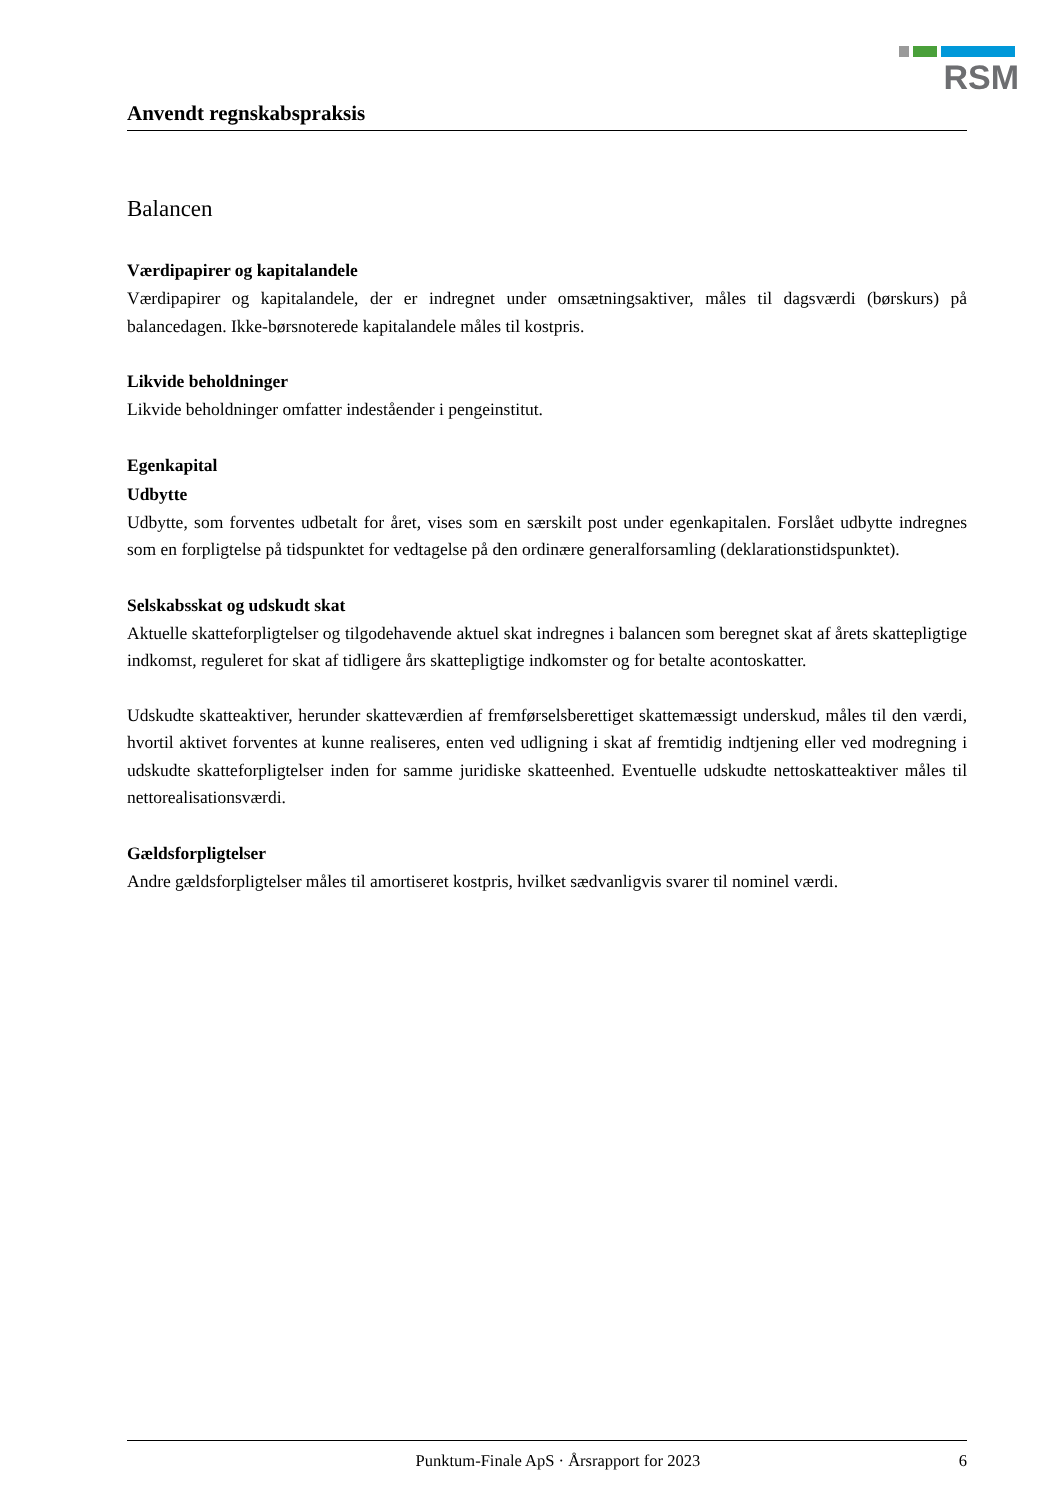RSM
Anvendt regnskabspraksis
Balancen
Værdipapirer og kapitalandele
Værdipapirer og kapitalandele, der er indregnet under omsætningsaktiver, måles til dagsværdi (børskurs) på balancedagen. Ikke-børsnoterede kapitalandele måles til kostpris.
Likvide beholdninger
Likvide beholdninger omfatter indeståender i pengeinstitut.
Egenkapital
Udbytte
Udbytte, som forventes udbetalt for året, vises som en særskilt post under egenkapitalen. Forslået udbytte indregnes som en forpligtelse på tidspunktet for vedtagelse på den ordinære generalforsamling (deklarationstidspunktet).
Selskabsskat og udskudt skat
Aktuelle skatteforpligtelser og tilgodehavende aktuel skat indregnes i balancen som beregnet skat af årets skattepligtige indkomst, reguleret for skat af tidligere års skattepligtige indkomster og for betalte acontoskatter.
Udskudte skatteaktiver, herunder skatteværdien af fremførselsberettiget skattemæssigt underskud, måles til den værdi, hvortil aktivet forventes at kunne realiseres, enten ved udligning i skat af fremtidig indtjening eller ved modregning i udskudte skatteforpligtelser inden for samme juridiske skatteenhed. Eventuelle udskudte nettoskatteaktiver måles til nettorealisationsværdi.
Gældsforpligtelser
Andre gældsforpligtelser måles til amortiseret kostpris, hvilket sædvanligvis svarer til nominel værdi.
Punktum-Finale ApS · Årsrapport for 2023 6